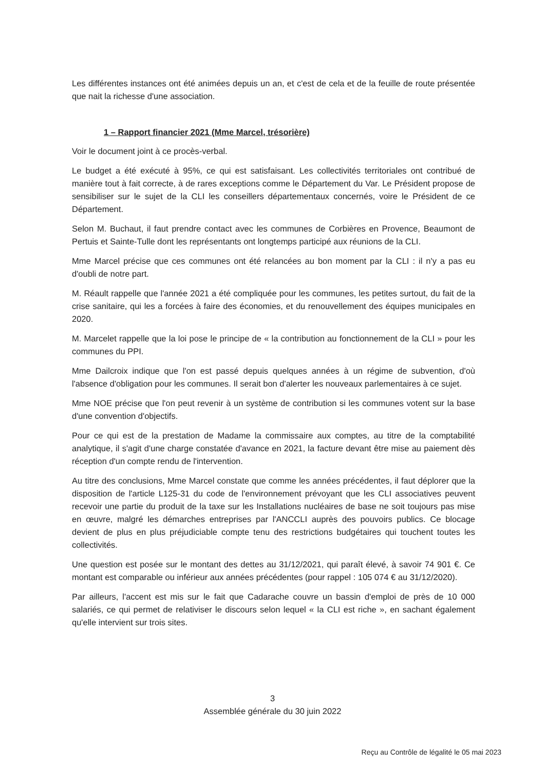Les différentes instances ont été animées depuis un an, et c'est de cela et de la feuille de route présentée que nait la richesse d'une association.
1 – Rapport financier 2021 (Mme Marcel, trésorière)
Voir le document joint à ce procès-verbal.
Le budget a été exécuté à 95%, ce qui est satisfaisant. Les collectivités territoriales ont contribué de manière tout à fait correcte, à de rares exceptions comme le Département du Var. Le Président propose de sensibiliser sur le sujet de la CLI les conseillers départementaux concernés, voire le Président de ce Département.
Selon M. Buchaut, il faut prendre contact avec les communes de Corbières en Provence, Beaumont de Pertuis et Sainte-Tulle dont les représentants ont longtemps participé aux réunions de la CLI.
Mme Marcel précise que ces communes ont été relancées au bon moment par la CLI : il n'y a pas eu d'oubli de notre part.
M. Réault rappelle que l'année 2021 a été compliquée pour les communes, les petites surtout, du fait de la crise sanitaire, qui les a forcées à faire des économies, et du renouvellement des équipes municipales en 2020.
M. Marcelet rappelle que la loi pose le principe de « la contribution au fonctionnement de la CLI » pour les communes du PPI.
Mme Dailcroix indique que l'on est passé depuis quelques années à un régime de subvention, d'où l'absence d'obligation pour les communes. Il serait bon d'alerter les nouveaux parlementaires à ce sujet.
Mme NOE précise que l'on peut revenir à un système de contribution si les communes votent sur la base d'une convention d'objectifs.
Pour ce qui est de la prestation de Madame la commissaire aux comptes, au titre de la comptabilité analytique, il s'agit d'une charge constatée d'avance en 2021, la facture devant être mise au paiement dès réception d'un compte rendu de l'intervention.
Au titre des conclusions, Mme Marcel constate que comme les années précédentes, il faut déplorer que la disposition de l'article L125-31 du code de l'environnement prévoyant que les CLI associatives peuvent recevoir une partie du produit de la taxe sur les Installations nucléaires de base ne soit toujours pas mise en œuvre, malgré les démarches entreprises par l'ANCCLI auprès des pouvoirs publics. Ce blocage devient de plus en plus préjudiciable compte tenu des restrictions budgétaires qui touchent toutes les collectivités.
Une question est posée sur le montant des dettes au 31/12/2021, qui paraît élevé, à savoir 74 901 €. Ce montant est comparable ou inférieur aux années précédentes (pour rappel : 105 074 € au 31/12/2020).
Par ailleurs, l'accent est mis sur le fait que Cadarache couvre un bassin d'emploi de près de 10 000 salariés, ce qui permet de relativiser le discours selon lequel « la CLI est riche », en sachant également qu'elle intervient sur trois sites.
3
Assemblée générale du 30 juin 2022
Reçu au Contrôle de légalité le 05 mai 2023